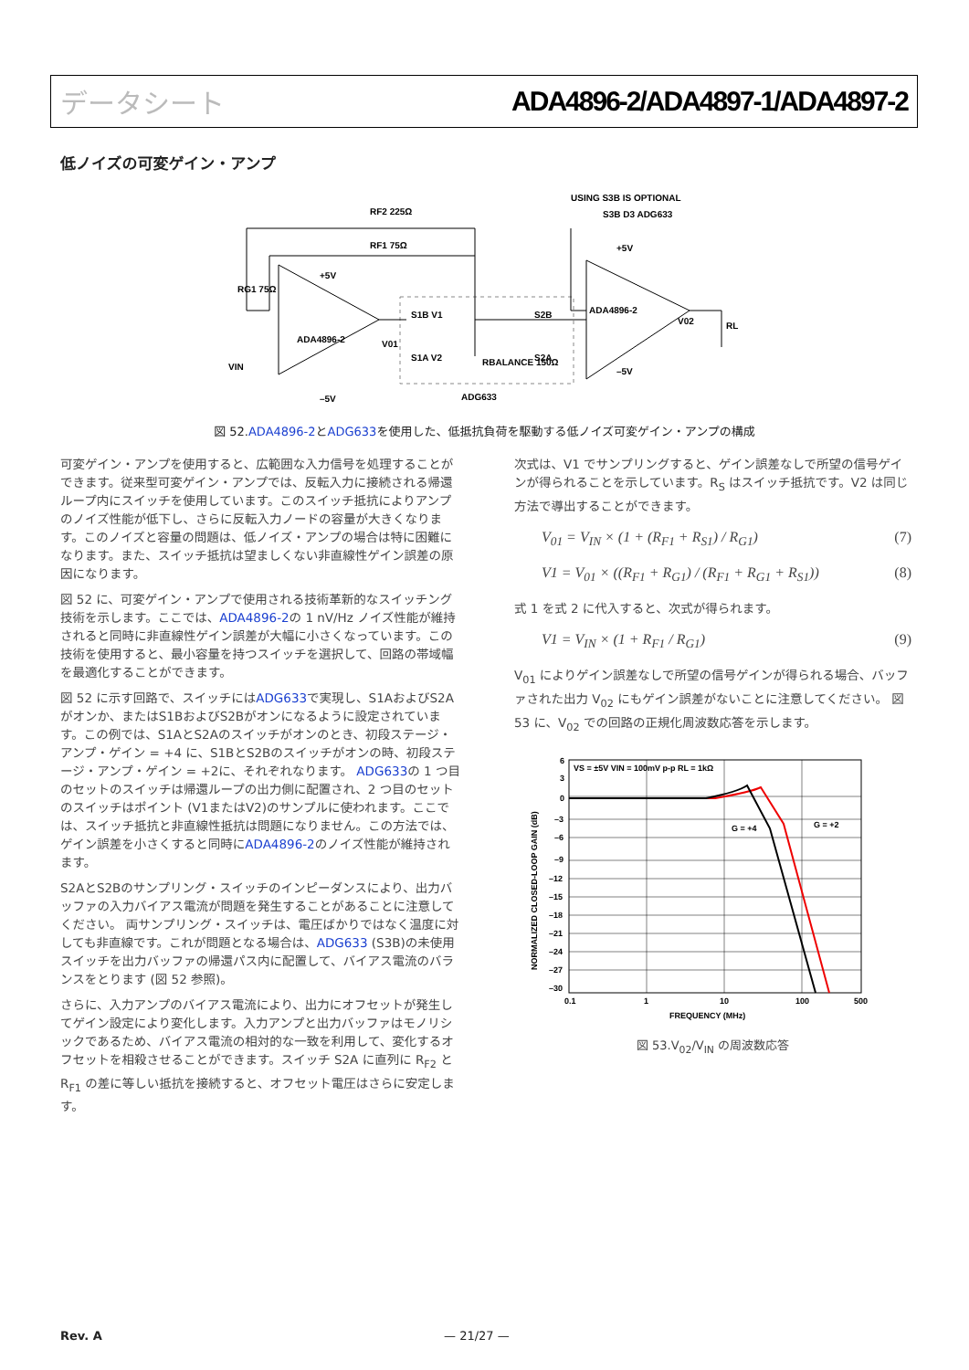データシート ADA4896-2/ADA4897-1/ADA4897-2
低ノイズの可変ゲイン・アンプ
RF2 225Ω
RF1 75Ω
RG1 75Ω
ADA4896-2
ADA4896-2
VIN
+5V
–5V
+5V
–5V
USING S3B IS OPTIONAL
S3B D3 ADG633
S1B V1
S1A V2
S2B
S2A
RBALANCE 150Ω
ADG633
V02
RL
V01
図 52.ADA4896-2とADG633を使用した、低抵抗負荷を駆動する低ノイズ可変ゲイン・アンプの構成
可変ゲイン・アンプを使用すると、広範囲な入力信号を処理することができます。従来型可変ゲイン・アンプでは、反転入力に接続される帰還ループ内にスイッチを使用しています。このスイッチ抵抗によりアンプのノイズ性能が低下し、さらに反転入力ノードの容量が大きくなります。このノイズと容量の問題は、低ノイズ・アンプの場合は特に困難になります。また、スイッチ抵抗は望ましくない非直線性ゲイン誤差の原因になります。
図 52 に、可変ゲイン・アンプで使用される技術革新的なスイッチング技術を示します。ここでは、ADA4896-2の 1 nV/Hz ノイズ性能が維持されると同時に非直線性ゲイン誤差が大幅に小さくなっています。この技術を使用すると、最小容量を持つスイッチを選択して、回路の帯域幅を最適化することができます。
図 52 に示す回路で、スイッチにはADG633で実現し、S1AおよびS2Aがオンか、またはS1BおよびS2Bがオンになるように設定されています。この例では、S1AとS2Aのスイッチがオンのとき、初段ステージ・アンプ・ゲイン = +4 に、S1BとS2Bのスイッチがオンの時、初段ステージ・アンプ・ゲイン = +2に、それぞれなります。 ADG633の 1 つ目のセットのスイッチは帰還ループの出力側に配置され、2 つ目のセットのスイッチはポイント (V1またはV2)のサンプルに使われます。ここでは、スイッチ抵抗と非直線性抵抗は問題になりません。この方法では、ゲイン誤差を小さくすると同時にADA4896-2のノイズ性能が維持されます。
S2AとS2Bのサンプリング・スイッチのインピーダンスにより、出力バッファの入力バイアス電流が問題を発生することがあることに注意してください。 両サンプリング・スイッチは、電圧ばかりではなく温度に対しても非直線です。これが問題となる場合は、ADG633 (S3B)の未使用スイッチを出力バッファの帰還パス内に配置して、バイアス電流のバランスをとります (図 52 参照)。
さらに、入力アンプのバイアス電流により、出力にオフセットが発生してゲイン設定により変化します。入力アンプと出力バッファはモノリシックであるため、バイアス電流の相対的な一致を利用して、変化するオフセットを相殺させることができます。スイッチ S2A に直列に R<sub>F2</sub> と R<sub>F1</sub> の差に等しい抵抗を接続すると、オフセット電圧はさらに安定します。
次式は、V1 でサンプリングすると、ゲイン誤差なしで所望の信号ゲインが得られることを示しています。R<sub>S</sub> はスイッチ抵抗です。V2 は同じ方法で導出することができます。
V<sub>01</sub> = V<sub>IN</sub> × (1 + (R<sub>F1</sub> + R<sub>S1</sub>) / R<sub>G1</sub>) (7)
V1 = V<sub>01</sub> × ((R<sub>F1</sub> + R<sub>G1</sub>) / (R<sub>F1</sub> + R<sub>G1</sub> + R<sub>S1</sub>)) (8)
式 1 を式 2 に代入すると、次式が得られます。
V1 = V<sub>IN</sub> × (1 + R<sub>F1</sub> / R<sub>G1</sub>) (9)
V<sub>01</sub> によりゲイン誤差なしで所望の信号ゲインが得られる場合、バッファされた出力 V<sub>02</sub> にもゲイン誤差がないことに注意してください。 図 53 に、V<sub>02</sub> での回路の正規化周波数応答を示します。
VS = ±5V VIN = 100mV p-p RL = 1kΩ
G = +4
G = +2
6
3
0
–3
–6
–9
–12
–15
–18
–21
–24
–27
–30
0.1
1
10
100
500
FREQUENCY (MHz)
NORMALIZED CLOSED-LOOP GAIN (dB)
図 53.V<sub>02</sub>/V<sub>IN</sub> の周波数応答
Rev. A — 21/27 —